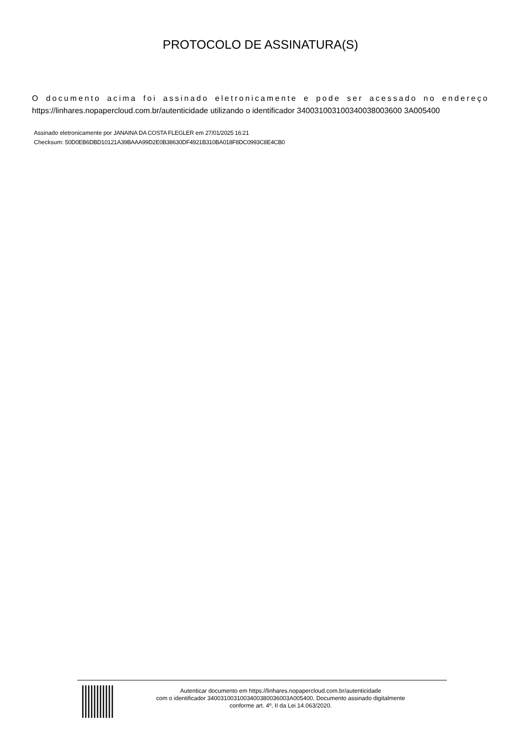PROTOCOLO DE ASSINATURA(S)
O documento acima foi assinado eletronicamente e pode ser acessado no endereço
https://linhares.nopapercloud.com.br/autenticidade utilizando o identificador 340031003100340038003600 3A005400
Assinado eletronicamente por JANAINA DA COSTA FLEGLER em 27/01/2025 16:21
Checksum: 50D0EB6DBD10121A39BAAA99D2E0B38630DF4921B310BA018F8DC0993C8E4CB0
Autenticar documento em https://linhares.nopapercloud.com.br/autenticidade
com o identificador 3400310031003400380036003A005400, Documento assinado digitalmente
conforme art. 4º, II da Lei 14.063/2020.